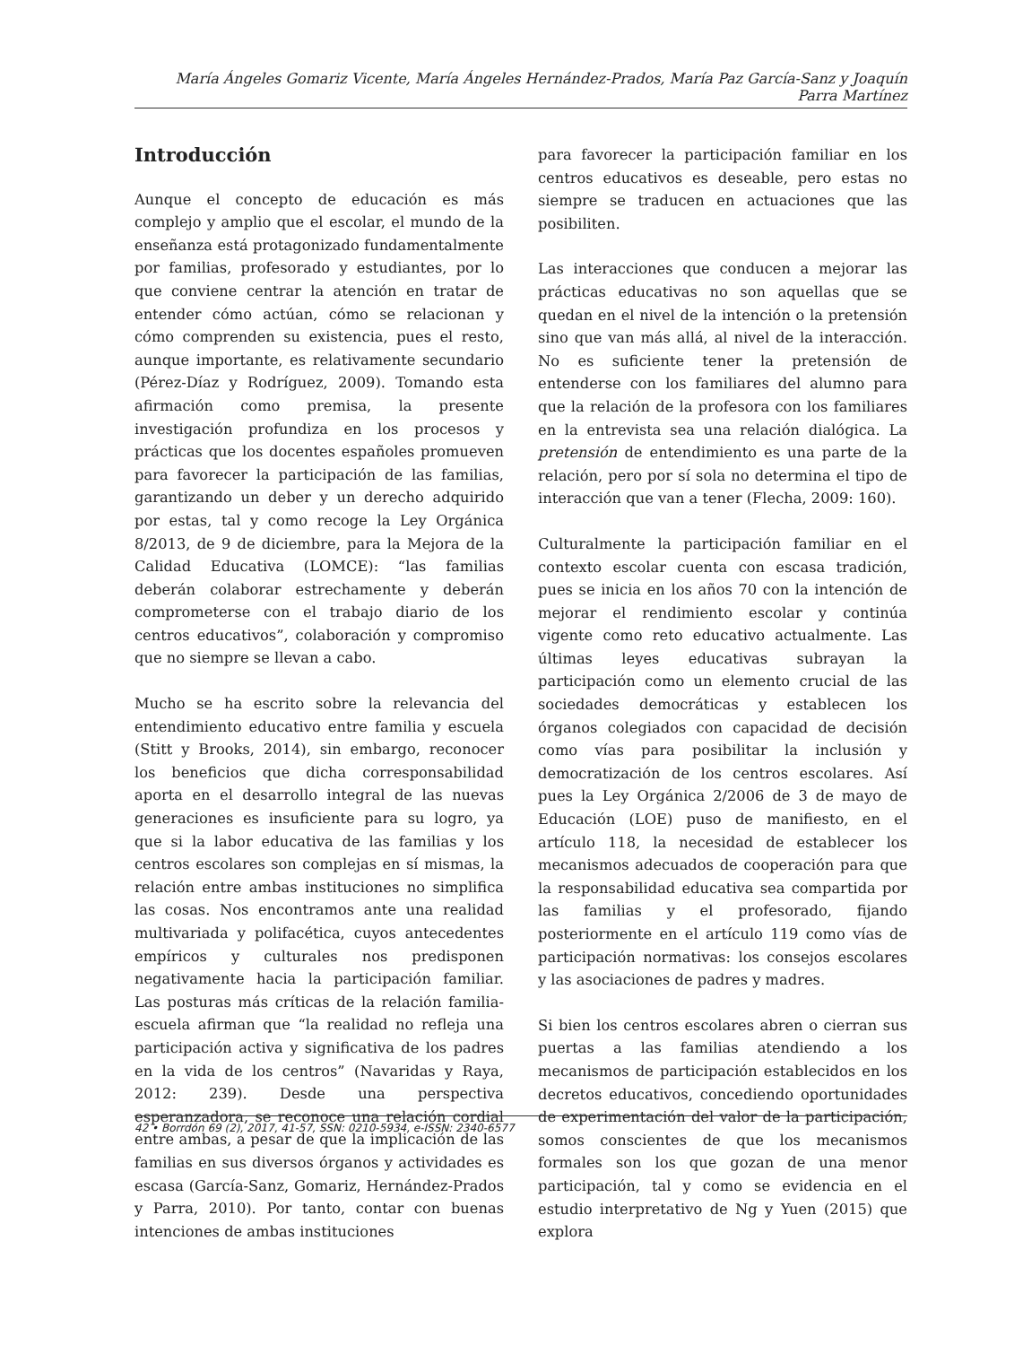María Ángeles Gomariz Vicente, María Ángeles Hernández-Prados, María Paz García-Sanz y Joaquín Parra Martínez
Introducción
Aunque el concepto de educación es más complejo y amplio que el escolar, el mundo de la enseñanza está protagonizado fundamentalmente por familias, profesorado y estudiantes, por lo que conviene centrar la atención en tratar de entender cómo actúan, cómo se relacionan y cómo comprenden su existencia, pues el resto, aunque importante, es relativamente secundario (Pérez-Díaz y Rodríguez, 2009). Tomando esta afirmación como premisa, la presente investigación profundiza en los procesos y prácticas que los docentes españoles promueven para favorecer la participación de las familias, garantizando un deber y un derecho adquirido por estas, tal y como recoge la Ley Orgánica 8/2013, de 9 de diciembre, para la Mejora de la Calidad Educativa (LOMCE): “las familias deberán colaborar estrechamente y deberán comprometerse con el trabajo diario de los centros educativos”, colaboración y compromiso que no siempre se llevan a cabo.
Mucho se ha escrito sobre la relevancia del entendimiento educativo entre familia y escuela (Stitt y Brooks, 2014), sin embargo, reconocer los beneficios que dicha corresponsabilidad aporta en el desarrollo integral de las nuevas generaciones es insuficiente para su logro, ya que si la labor educativa de las familias y los centros escolares son complejas en sí mismas, la relación entre ambas instituciones no simplifica las cosas. Nos encontramos ante una realidad multivariada y polifacética, cuyos antecedentes empíricos y culturales nos predisponen negativamente hacia la participación familiar. Las posturas más críticas de la relación familia-escuela afirman que “la realidad no refleja una participación activa y significativa de los padres en la vida de los centros” (Navaridas y Raya, 2012: 239). Desde una perspectiva esperanzadora, se reconoce una relación cordial entre ambas, a pesar de que la implicación de las familias en sus diversos órganos y actividades es escasa (García-Sanz, Gomariz, Hernández-Prados y Parra, 2010). Por tanto, contar con buenas intenciones de ambas instituciones
para favorecer la participación familiar en los centros educativos es deseable, pero estas no siempre se traducen en actuaciones que las posibiliten.
Las interacciones que conducen a mejorar las prácticas educativas no son aquellas que se quedan en el nivel de la intención o la pretensión sino que van más allá, al nivel de la interacción. No es suficiente tener la pretensión de entenderse con los familiares del alumno para que la relación de la profesora con los familiares en la entrevista sea una relación dialógica. La pretensión de entendimiento es una parte de la relación, pero por sí sola no determina el tipo de interacción que van a tener (Flecha, 2009: 160).
Culturalmente la participación familiar en el contexto escolar cuenta con escasa tradición, pues se inicia en los años 70 con la intención de mejorar el rendimiento escolar y continúa vigente como reto educativo actualmente. Las últimas leyes educativas subrayan la participación como un elemento crucial de las sociedades democráticas y establecen los órganos colegiados con capacidad de decisión como vías para posibilitar la inclusión y democratización de los centros escolares. Así pues la Ley Orgánica 2/2006 de 3 de mayo de Educación (LOE) puso de manifiesto, en el artículo 118, la necesidad de establecer los mecanismos adecuados de cooperación para que la responsabilidad educativa sea compartida por las familias y el profesorado, fijando posteriormente en el artículo 119 como vías de participación normativas: los consejos escolares y las asociaciones de padres y madres.
Si bien los centros escolares abren o cierran sus puertas a las familias atendiendo a los mecanismos de participación establecidos en los decretos educativos, concediendo oportunidades de experimentación del valor de la participación, somos conscientes de que los mecanismos formales son los que gozan de una menor participación, tal y como se evidencia en el estudio interpretativo de Ng y Yuen (2015) que explora
42 • Borrdón 69 (2), 2017, 41-57, SSN: 0210-5934, e-ISSN: 2340-6577